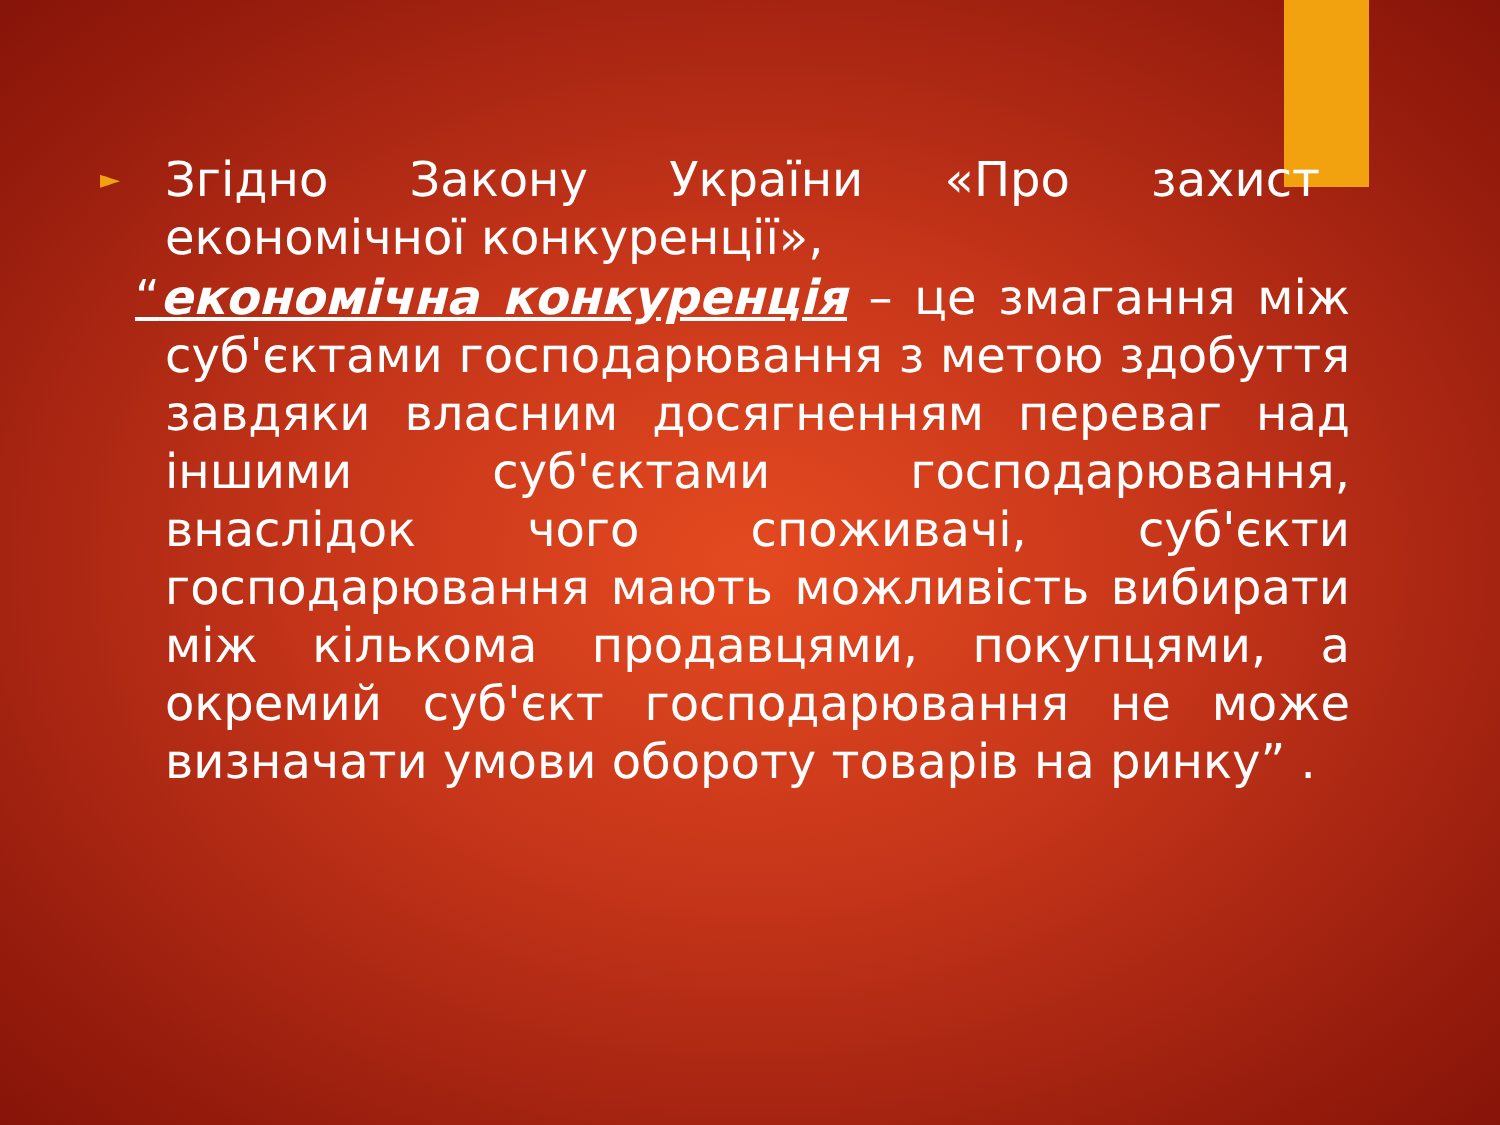► Згідно Закону України «Про захист економічної конкуренції»,
“економічна конкуренція – це змагання між суб'єктами господарювання з метою здобуття завдяки власним досягненням переваг над іншими суб'єктами господарювання, внаслідок чого споживачі, суб'єкти господарювання мають можливість вибирати між кількома продавцями, покупцями, а окремий суб'єкт господарювання не може визначати умови обороту товарів на ринку” .